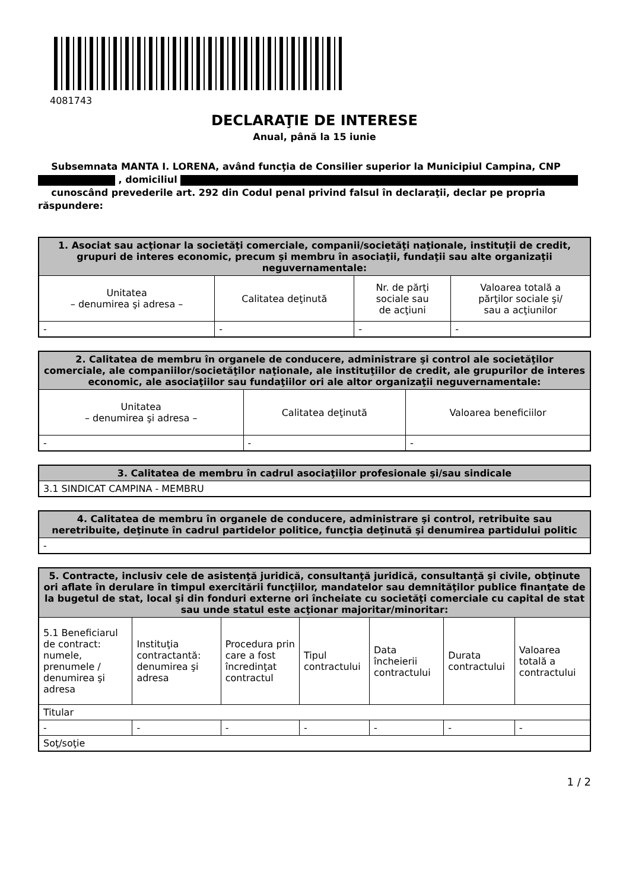4081743
DECLARAŢIE DE INTERESE
Anual, până la 15 iunie
Subsemnata MANTA I. LORENA, având funcţia de Consilier superior la Municipiul Campina, CNP , domiciliul
cunoscând prevederile art. 292 din Codul penal privind falsul în declaraţii, declar pe propria răspundere:
| 1. Asociat sau acţionar la societăţi comerciale, companii/societăţi naţionale, instituţii de credit, grupuri de interes economic, precum şi membru în asociaţii, fundaţii sau alte organizaţii neguvernamentale: | | | |
| --- | --- | --- | --- |
| Unitatea – denumirea şi adresa – | Calitatea deţinută | Nr. de părţi sociale sau de acţiuni | Valoarea totală a părţilor sociale şi/ sau a acţiunilor |
| - | - | - | - |
| 2. Calitatea de membru în organele de conducere, administrare şi control ale societăţilor comerciale, ale companiilor/societăţilor naţionale, ale instituţiilor de credit, ale grupurilor de interes economic, ale asociaţiilor sau fundaţiilor ori ale altor organizaţii neguvernamentale: | | |
| --- | --- | --- |
| Unitatea – denumirea şi adresa – | Calitatea deţinută | Valoarea beneficiilor |
| - | - | - |
| 3. Calitatea de membru în cadrul asociaţiilor profesionale şi/sau sindicale |
| --- |
| 3.1 SINDICAT CAMPINA - MEMBRU |
| 4. Calitatea de membru în organele de conducere, administrare şi control, retribuite sau neretribuite, deţinute în cadrul partidelor politice, funcţia deţinută şi denumirea partidului politic |
| --- |
| - |
| 5. Contracte, inclusiv cele de asistenţă juridică, consultanţă juridică, consultanţă şi civile, obţinute ori aflate în derulare în timpul exercitării funcţiilor, mandatelor sau demnităţilor publice finanţate de la bugetul de stat, local şi din fonduri externe ori încheiate cu societăţi comerciale cu capital de stat sau unde statul este acţionar majoritar/minoritar: | | | | | | |
| --- | --- | --- | --- | --- | --- | --- |
| 5.1 Beneficiarul de contract: numele, prenumele / denumirea şi adresa | Instituţia contractantă: denumirea şi adresa | Procedura prin care a fost încredinţat contractul | Tipul contractului | Data încheierii contractului | Durata contractului | Valoarea totală a contractului |
| Titular | | | | | | |
| - | - | - | - | - | - | - |
| Soţ/soţie | | | | | | |
1 / 2